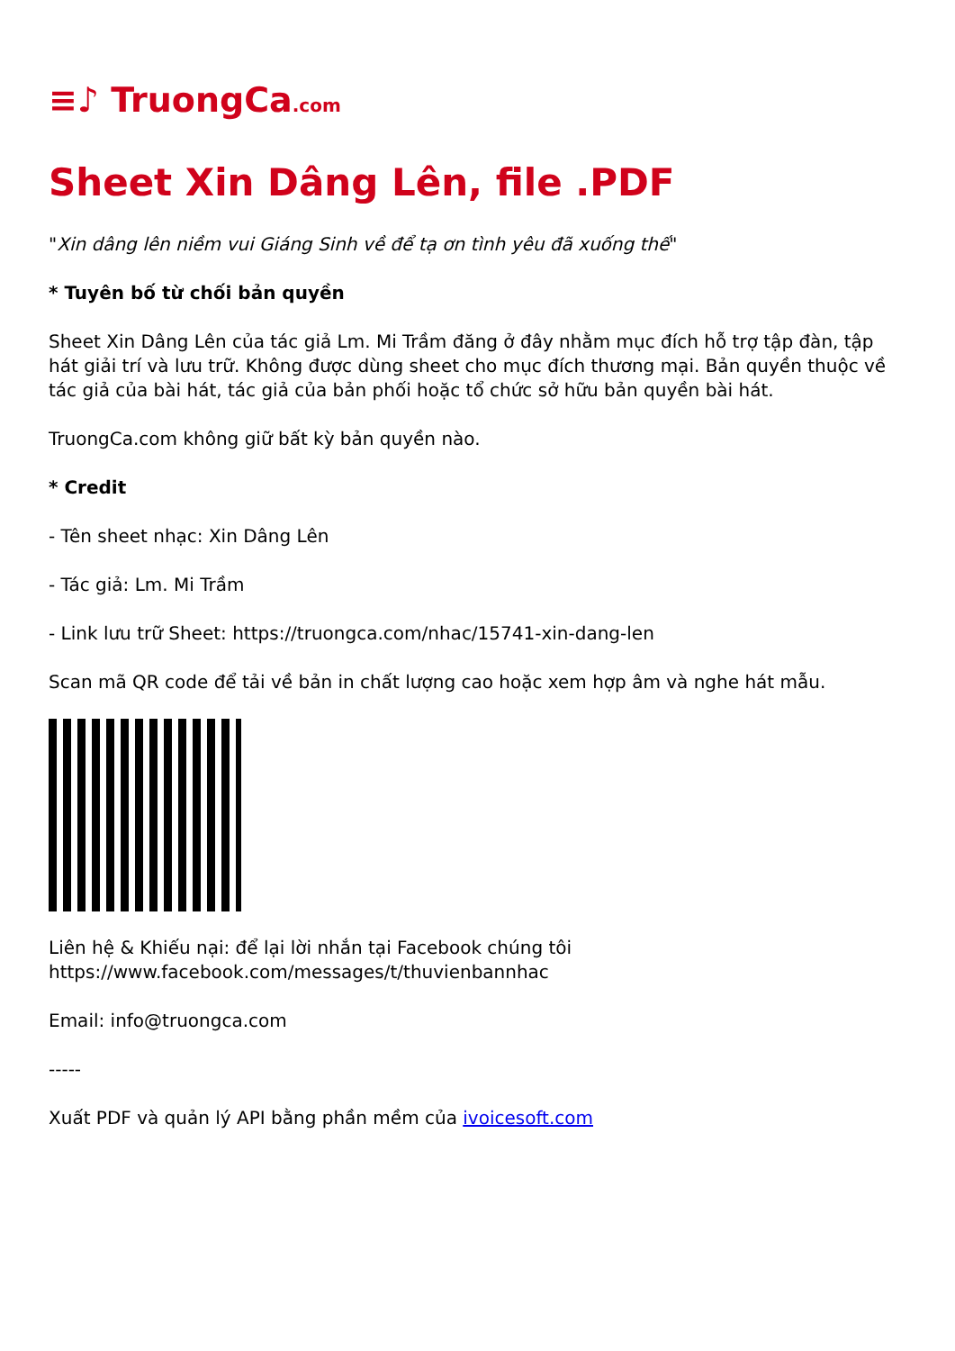≡♪ TruongCa.com
Sheet Xin Dâng Lên, file .PDF
"Xin dâng lên niềm vui Giáng Sinh về để tạ ơn tình yêu đã xuống thế"
* Tuyên bố từ chối bản quyền
Sheet Xin Dâng Lên của tác giả Lm. Mi Trầm đăng ở đây nhằm mục đích hỗ trợ tập đàn, tập hát giải trí và lưu trữ. Không được dùng sheet cho mục đích thương mại. Bản quyền thuộc về tác giả của bài hát, tác giả của bản phối hoặc tổ chức sở hữu bản quyền bài hát.
TruongCa.com không giữ bất kỳ bản quyền nào.
* Credit
- Tên sheet nhạc: Xin Dâng Lên
- Tác giả: Lm. Mi Trầm
- Link lưu trữ Sheet: https://truongca.com/nhac/15741-xin-dang-len
Scan mã QR code để tải về bản in chất lượng cao hoặc xem hợp âm và nghe hát mẫu.
Liên hệ & Khiếu nại: để lại lời nhắn tại Facebook chúng tôi https://www.facebook.com/messages/t/thuvienbannhac
Email: info@truongca.com
-----
Xuất PDF và quản lý API bằng phần mềm của ivoicesoft.com